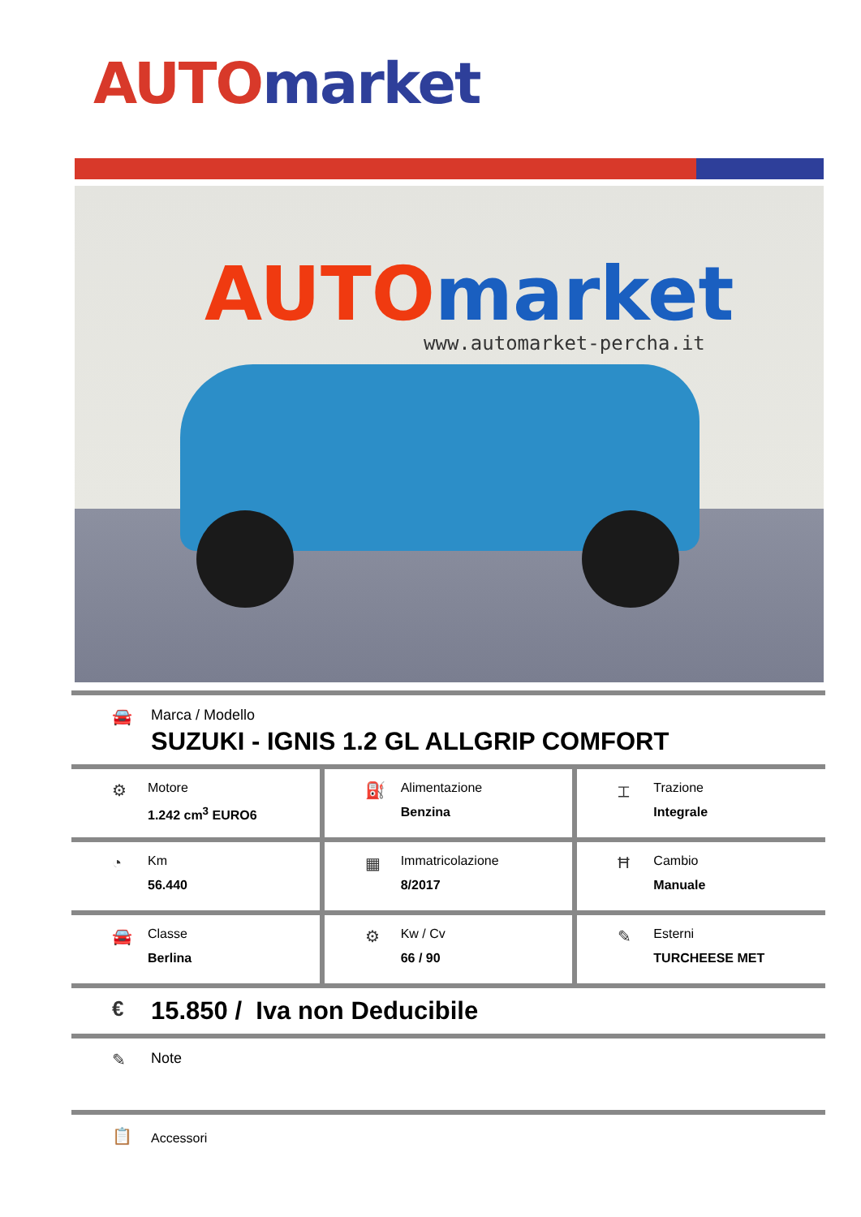AUTO market
AUTO market
www.automarket-percha.it
🚘 Marca / Modello
SUZUKI - IGNIS 1.2 GL ALLGRIP COMFORT
⚙
Motore
1.242 cm<sup>3</sup> EURO6
⛽
Alimentazione
Benzina
⌶
Trazione
Integrale
◔
Km
56.440
▦
Immatricolazione
8/2017
Ħ
Cambio
Manuale
🚘
Classe
Berlina
⚙
Kw / Cv
66 / 90
✎
Esterni
TURCHEESE MET
€
15.850 / Iva non Deducibile
✎ Note
📋
Accessori